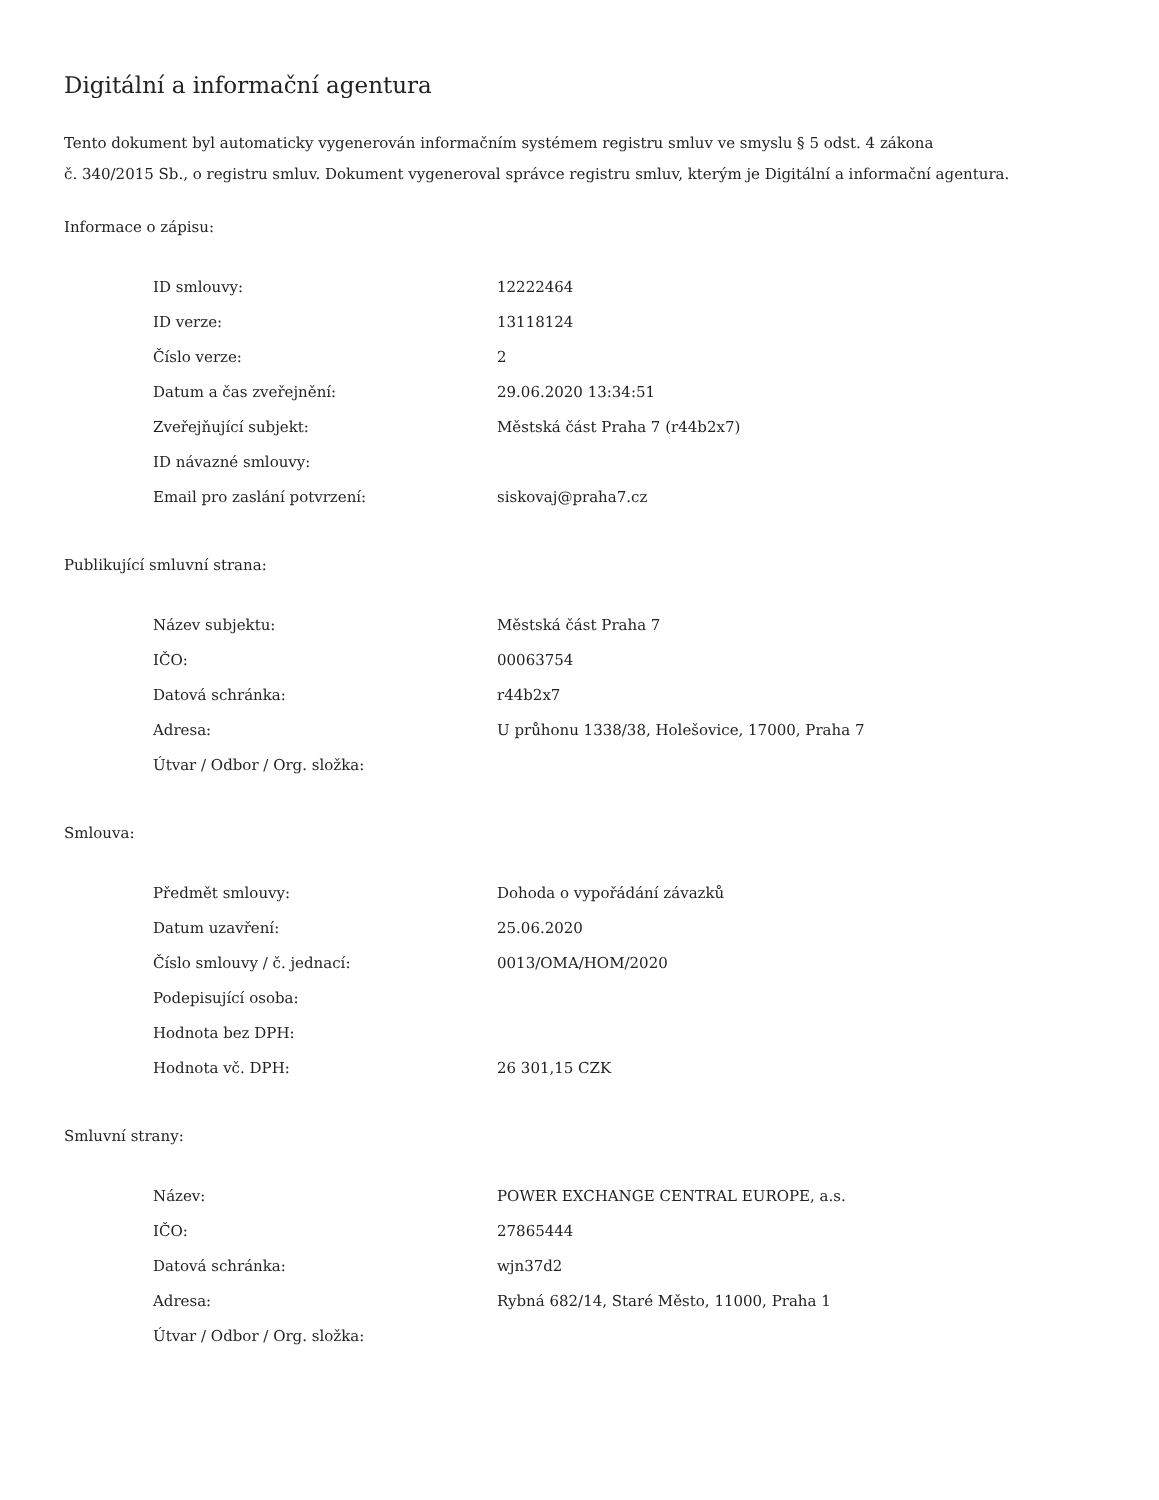Digitální a informační agentura
Tento dokument byl automaticky vygenerován informačním systémem registru smluv ve smyslu § 5 odst. 4 zákona
č. 340/2015 Sb., o registru smluv. Dokument vygeneroval správce registru smluv, kterým je Digitální a informační agentura.
Informace o zápisu:
| ID smlouvy: | 12222464 |
| ID verze: | 13118124 |
| Číslo verze: | 2 |
| Datum a čas zveřejnění: | 29.06.2020 13:34:51 |
| Zveřejňující subjekt: | Městská část Praha 7 (r44b2x7) |
| ID návazné smlouvy: | |
| Email pro zaslání potvrzení: | siskovaj@praha7.cz |
Publikující smluvní strana:
| Název subjektu: | Městská část Praha 7 |
| IČO: | 00063754 |
| Datová schránka: | r44b2x7 |
| Adresa: | U průhonu 1338/38, Holešovice, 17000, Praha 7 |
| Útvar / Odbor / Org. složka: | |
Smlouva:
| Předmět smlouvy: | Dohoda o vypořádání závazků |
| Datum uzavření: | 25.06.2020 |
| Číslo smlouvy / č. jednací: | 0013/OMA/HOM/2020 |
| Podepisující osoba: | |
| Hodnota bez DPH: | |
| Hodnota vč. DPH: | 26 301,15 CZK |
Smluvní strany:
| Název: | POWER EXCHANGE CENTRAL EUROPE, a.s. |
| IČO: | 27865444 |
| Datová schránka: | wjn37d2 |
| Adresa: | Rybná 682/14, Staré Město, 11000, Praha 1 |
| Útvar / Odbor / Org. složka: | |